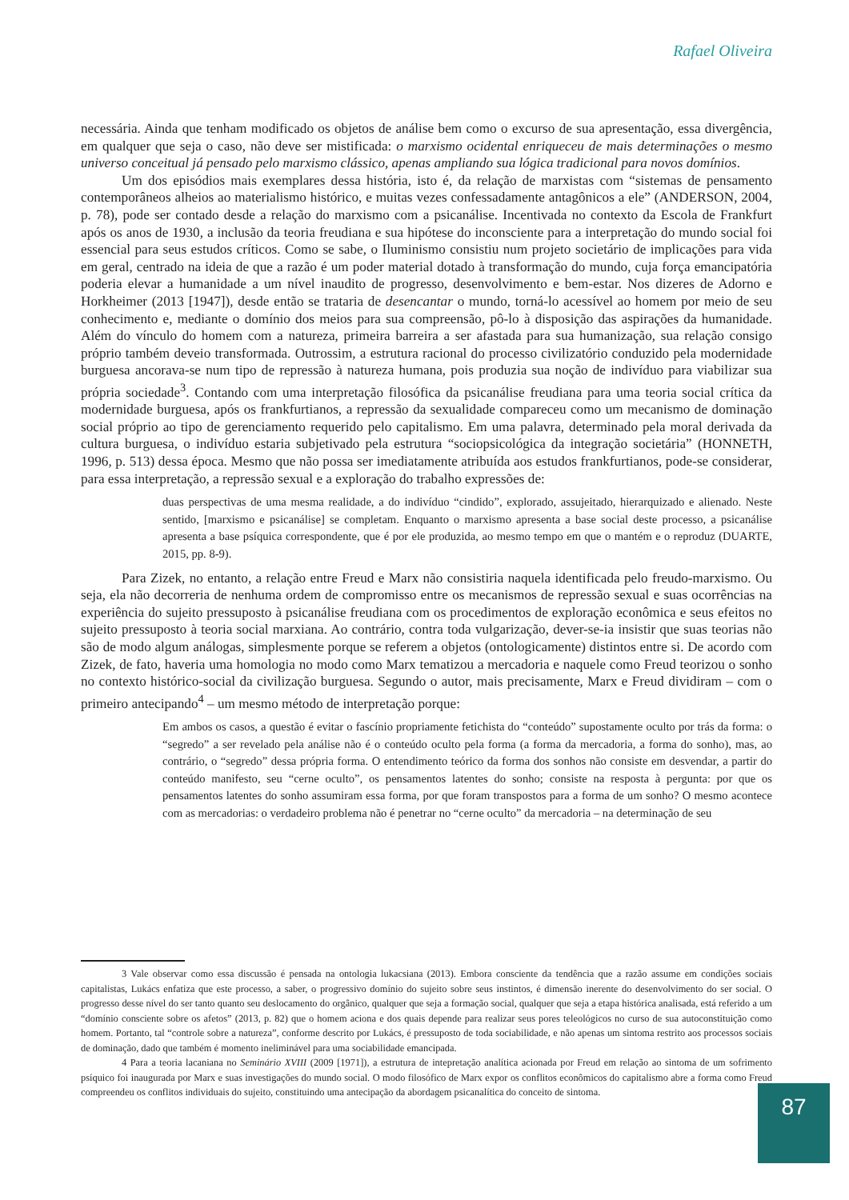Rafael Oliveira
necessária. Ainda que tenham modificado os objetos de análise bem como o excurso de sua apresentação, essa divergência, em qualquer que seja o caso, não deve ser mistificada: o marxismo ocidental enriqueceu de mais determinações o mesmo universo conceitual já pensado pelo marxismo clássico, apenas ampliando sua lógica tradicional para novos domínios.
Um dos episódios mais exemplares dessa história, isto é, da relação de marxistas com “sistemas de pensamento contemporâneos alheios ao materialismo histórico, e muitas vezes confessadamente antagônicos a ele” (ANDERSON, 2004, p. 78), pode ser contado desde a relação do marxismo com a psicanálise. Incentivada no contexto da Escola de Frankfurt após os anos de 1930, a inclusão da teoria freudiana e sua hipótese do inconsciente para a interpretação do mundo social foi essencial para seus estudos críticos. Como se sabe, o Iluminismo consistiu num projeto societário de implicações para vida em geral, centrado na ideia de que a razão é um poder material dotado à transformação do mundo, cuja força emancipatória poderia elevar a humanidade a um nível inaudito de progresso, desenvolvimento e bem-estar. Nos dizeres de Adorno e Horkheimer (2013 [1947]), desde então se trataria de desencantar o mundo, torná-lo acessível ao homem por meio de seu conhecimento e, mediante o domínio dos meios para sua compreensão, pô-lo à disposição das aspirações da humanidade. Além do vínculo do homem com a natureza, primeira barreira a ser afastada para sua humanização, sua relação consigo próprio também deveio transformada. Outrossim, a estrutura racional do processo civilizatório conduzido pela modernidade burguesa ancorava-se num tipo de repressão à natureza humana, pois produzia sua noção de indivíduo para viabilizar sua própria sociedade<sup>3</sup>. Contando com uma interpretação filosófica da psicanálise freudiana para uma teoria social crítica da modernidade burguesa, após os frankfurtianos, a repressão da sexualidade compareceu como um mecanismo de dominação social próprio ao tipo de gerenciamento requerido pelo capitalismo. Em uma palavra, determinado pela moral derivada da cultura burguesa, o indivíduo estaria subjetivado pela estrutura “sociopsicológica da integração societária” (HONNETH, 1996, p. 513) dessa época. Mesmo que não possa ser imediatamente atribuída aos estudos frankfurtianos, pode-se considerar, para essa interpretação, a repressão sexual e a exploração do trabalho expressões de:
duas perspectivas de uma mesma realidade, a do indivíduo “cindido”, explorado, assujeitado, hierarquizado e alienado. Neste sentido, [marxismo e psicanálise] se completam. Enquanto o marxismo apresenta a base social deste processo, a psicanálise apresenta a base psíquica correspondente, que é por ele produzida, ao mesmo tempo em que o mantém e o reproduz (DUARTE, 2015, pp. 8-9).
Para Zizek, no entanto, a relação entre Freud e Marx não consistiria naquela identificada pelo freudo-marxismo. Ou seja, ela não decorreria de nenhuma ordem de compromisso entre os mecanismos de repressão sexual e suas ocorrências na experiência do sujeito pressuposto à psicanálise freudiana com os procedimentos de exploração econômica e seus efeitos no sujeito pressuposto à teoria social marxiana. Ao contrário, contra toda vulgarização, dever-se-ia insistir que suas teorias não são de modo algum análogas, simplesmente porque se referem a objetos (ontologicamente) distintos entre si. De acordo com Zizek, de fato, haveria uma homologia no modo como Marx tematizou a mercadoria e naquele como Freud teorizou o sonho no contexto histórico-social da civilização burguesa. Segundo o autor, mais precisamente, Marx e Freud dividiram – com o primeiro antecipando<sup>4</sup> – um mesmo método de interpretação porque:
Em ambos os casos, a questão é evitar o fascínio propriamente fetichista do “conteúdo” supostamente oculto por trás da forma: o “segredo” a ser revelado pela análise não é o conteúdo oculto pela forma (a forma da mercadoria, a forma do sonho), mas, ao contrário, o “segredo” dessa própria forma. O entendimento teórico da forma dos sonhos não consiste em desvendar, a partir do conteúdo manifesto, seu “cerne oculto”, os pensamentos latentes do sonho; consiste na resposta à pergunta: por que os pensamentos latentes do sonho assumiram essa forma, por que foram transpostos para a forma de um sonho? O mesmo acontece com as mercadorias: o verdadeiro problema não é penetrar no “cerne oculto” da mercadoria – na determinação de seu
3 Vale observar como essa discussão é pensada na ontologia lukacsiana (2013). Embora consciente da tendência que a razão assume em condições sociais capitalistas, Lukács enfatiza que este processo, a saber, o progressivo domínio do sujeito sobre seus instintos, é dimensão inerente do desenvolvimento do ser social. O progresso desse nível do ser tanto quanto seu deslocamento do orgânico, qualquer que seja a formação social, qualquer que seja a etapa histórica analisada, está referido a um “domínio consciente sobre os afetos” (2013, p. 82) que o homem aciona e dos quais depende para realizar seus pores teleológicos no curso de sua autoconstituição como homem. Portanto, tal “controle sobre a natureza”, conforme descrito por Lukács, é pressuposto de toda sociabilidade, e não apenas um sintoma restrito aos processos sociais de dominação, dado que também é momento ineliminável para uma sociabilidade emancipada.
4 Para a teoria lacaniana no Seminário XVIII (2009 [1971]), a estrutura de intepretação analítica acionada por Freud em relação ao sintoma de um sofrimento psíquico foi inaugurada por Marx e suas investigações do mundo social. O modo filosófico de Marx expor os conflitos econômicos do capitalismo abre a forma como Freud compreendeu os conflitos individuais do sujeito, constituindo uma antecipação da abordagem psicanalítica do conceito de sintoma.
87